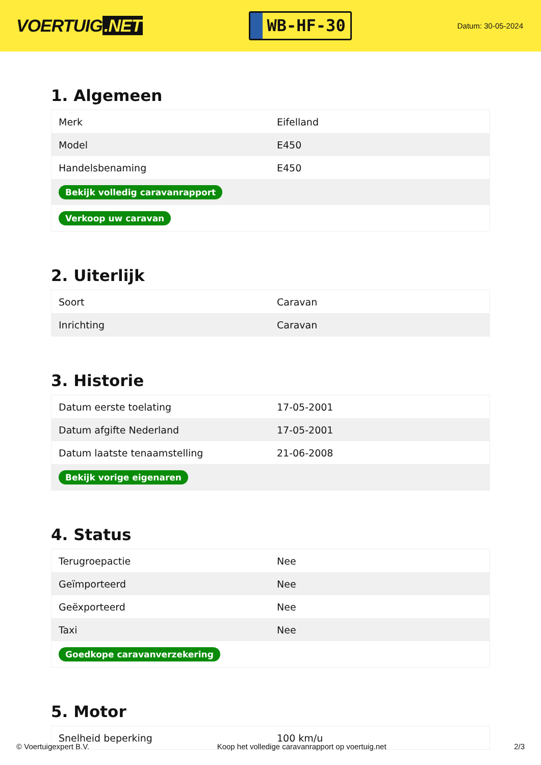VOERTUIG.NET
WB-HF-30
Datum: 30-05-2024
1. Algemeen
| Merk | Eifelland |
| Model | E450 |
| Handelsbenaming | E450 |
| Bekijk volledig caravanrapport | |
| Verkoop uw caravan | |
2. Uiterlijk
| Soort | Caravan |
| Inrichting | Caravan |
3. Historie
| Datum eerste toelating | 17-05-2001 |
| Datum afgifte Nederland | 17-05-2001 |
| Datum laatste tenaamstelling | 21-06-2008 |
| Bekijk vorige eigenaren | |
4. Status
| Terugroepactie | Nee |
| Geïmporteerd | Nee |
| Geëxporteerd | Nee |
| Taxi | Nee |
| Goedkope caravanverzekering | |
5. Motor
| Snelheid beperking | 100 km/u |
© Voertuigexpert B.V. Koop het volledige caravanrapport op voertuig.net 2/3